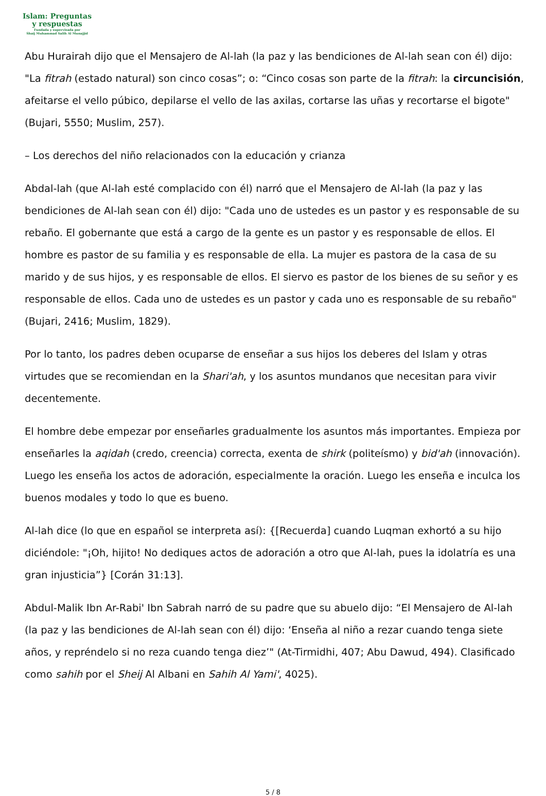Islam: Preguntas
y respuestas
Fundada y supervisada por
Shaij Muhammad Salih Al Munajjid
Abu Hurairah dijo que el Mensajero de Al-lah (la paz y las bendiciones de Al-lah sean con él) dijo: "La fitrah (estado natural) son cinco cosas”; o: “Cinco cosas son parte de la fitrah: la circuncisión, afeitarse el vello púbico, depilarse el vello de las axilas, cortarse las uñas y recortarse el bigote" (Bujari, 5550; Muslim, 257).
– Los derechos del niño relacionados con la educación y crianza
Abdal-lah (que Al-lah esté complacido con él) narró que el Mensajero de Al-lah (la paz y las bendiciones de Al-lah sean con él) dijo: "Cada uno de ustedes es un pastor y es responsable de su rebaño. El gobernante que está a cargo de la gente es un pastor y es responsable de ellos. El hombre es pastor de su familia y es responsable de ella. La mujer es pastora de la casa de su marido y de sus hijos, y es responsable de ellos. El siervo es pastor de los bienes de su señor y es responsable de ellos. Cada uno de ustedes es un pastor y cada uno es responsable de su rebaño" (Bujari, 2416; Muslim, 1829).
Por lo tanto, los padres deben ocuparse de enseñar a sus hijos los deberes del Islam y otras virtudes que se recomiendan en la Shari'ah, y los asuntos mundanos que necesitan para vivir decentemente.
El hombre debe empezar por enseñarles gradualmente los asuntos más importantes. Empieza por enseñarles la aqidah (credo, creencia) correcta, exenta de shirk (politeísmo) y bid'ah (innovación). Luego les enseña los actos de adoración, especialmente la oración. Luego les enseña e inculca los buenos modales y todo lo que es bueno.
Al-lah dice (lo que en español se interpreta así): {[Recuerda] cuando Luqman exhortó a su hijo diciéndole: "¡Oh, hijito! No dediques actos de adoración a otro que Al-lah, pues la idolatría es una gran injusticia”} [Corán 31:13].
Abdul-Malik Ibn Ar-Rabi' Ibn Sabrah narró de su padre que su abuelo dijo: “El Mensajero de Al-lah (la paz y las bendiciones de Al-lah sean con él) dijo: ‘Enseña al niño a rezar cuando tenga siete años, y repréndelo si no reza cuando tenga diez’" (At-Tirmidhi, 407; Abu Dawud, 494). Clasificado como sahih por el Sheij Al Albani en Sahih Al Yami', 4025).
5 / 8